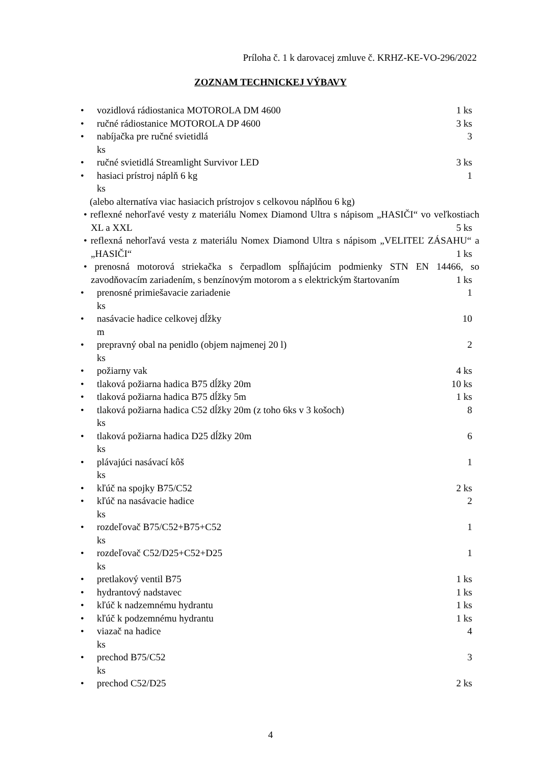Príloha č. 1 k darovacej zmluve č. KRHZ-KE-VO-296/2022
ZOZNAM TECHNICKEJ VÝBAVY
• vozidlová rádiostanica MOTOROLA DM 4600 1 ks
• ručné rádiostanice MOTOROLA DP 4600 3 ks
• nabíjačka pre ručné svietidlá 3
ks
• ručné svietidlá Streamlight Survivor LED 3 ks
• hasiaci prístroj náplň 6 kg 1
ks
(alebo alternatíva viac hasiacich prístrojov s celkovou náplňou 6 kg)
• reflexné nehorľavé vesty z materiálu Nomex Diamond Ultra s nápisom „HASIČI“ vo veľkostiach XL a XXL 5 ks
• reflexná nehorľavá vesta z materiálu Nomex Diamond Ultra s nápisom „VELITEĽ ZÁSAHU“ a „HASIČI“ 1 ks
• prenosná motorová striekačka s čerpadlom spĺňajúcim podmienky STN EN 14466, so zavodňovacím zariadením, s benzínovým motorom a s elektrickým štartovaním 1 ks
• prenosné primiešavacie zariadenie 1
ks
• nasávacie hadice celkovej dĺžky 10
m
• prepravný obal na penidlo (objem najmenej 20 l) 2
ks
• požiarny vak 4 ks
• tlaková požiarna hadica B75 dĺžky 20m 10 ks
• tlaková požiarna hadica B75 dĺžky 5m 1 ks
• tlaková požiarna hadica C52 dĺžky 20m (z toho 6ks v 3 košoch) 8
ks
• tlaková požiarna hadica D25 dĺžky 20m 6
ks
• plávajúci nasávací kôš 1
ks
• kľúč na spojky B75/C52 2 ks
• kľúč na nasávacie hadice 2
ks
• rozdeľovač B75/C52+B75+C52 1
ks
• rozdeľovač C52/D25+C52+D25 1
ks
• pretlakový ventil B75 1 ks
• hydrantový nadstavec 1 ks
• kľúč k nadzemnému hydrantu 1 ks
• kľúč k podzemnému hydrantu 1 ks
• viazač na hadice 4
ks
• prechod B75/C52 3
ks
• prechod C52/D25 2 ks
4